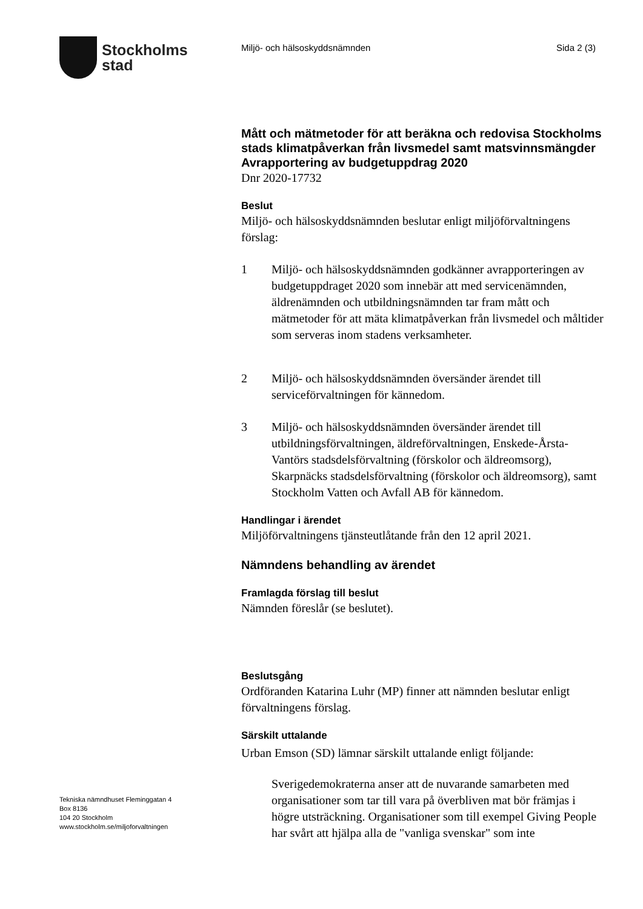Stockholms
stad
Miljö- och hälsoskyddsnämnden Sida 2 (3)
Mått och mätmetoder för att beräkna och redovisa Stockholms stads klimatpåverkan från livsmedel samt matsvinnsmängder
Avrapportering av budgetuppdrag 2020
Dnr 2020-17732
Beslut
Miljö- och hälsoskyddsnämnden beslutar enligt miljöförvaltningens förslag:
1 Miljö- och hälsoskyddsnämnden godkänner avrapporteringen av budgetuppdraget 2020 som innebär att med servicenämnden, äldrenämnden och utbildningsnämnden tar fram mått och mätmetoder för att mäta klimatpåverkan från livsmedel och måltider som serveras inom stadens verksamheter.
2 Miljö- och hälsoskyddsnämnden översänder ärendet till serviceförvaltningen för kännedom.
3 Miljö- och hälsoskyddsnämnden översänder ärendet till utbildningsförvaltningen, äldreförvaltningen, Enskede-Årsta-Vantörs stadsdelsförvaltning (förskolor och äldreomsorg), Skarpnäcks stadsdelsförvaltning (förskolor och äldreomsorg), samt Stockholm Vatten och Avfall AB för kännedom.
Handlingar i ärendet
Miljöförvaltningens tjänsteutlåtande från den 12 april 2021.
Nämndens behandling av ärendet
Framlagda förslag till beslut
Nämnden föreslår (se beslutet).
Beslutsgång
Ordföranden Katarina Luhr (MP) finner att nämnden beslutar enligt förvaltningens förslag.
Särskilt uttalande
Urban Emson (SD) lämnar särskilt uttalande enligt följande:
Sverigedemokraterna anser att de nuvarande samarbeten med organisationer som tar till vara på överbliven mat bör främjas i högre utsträckning. Organisationer som till exempel Giving People har svårt att hjälpa alla de "vanliga svenskar" som inte
Tekniska nämndhuset Fleminggatan 4
Box 8136
104 20 Stockholm
www.stockholm.se/miljoforvaltningen